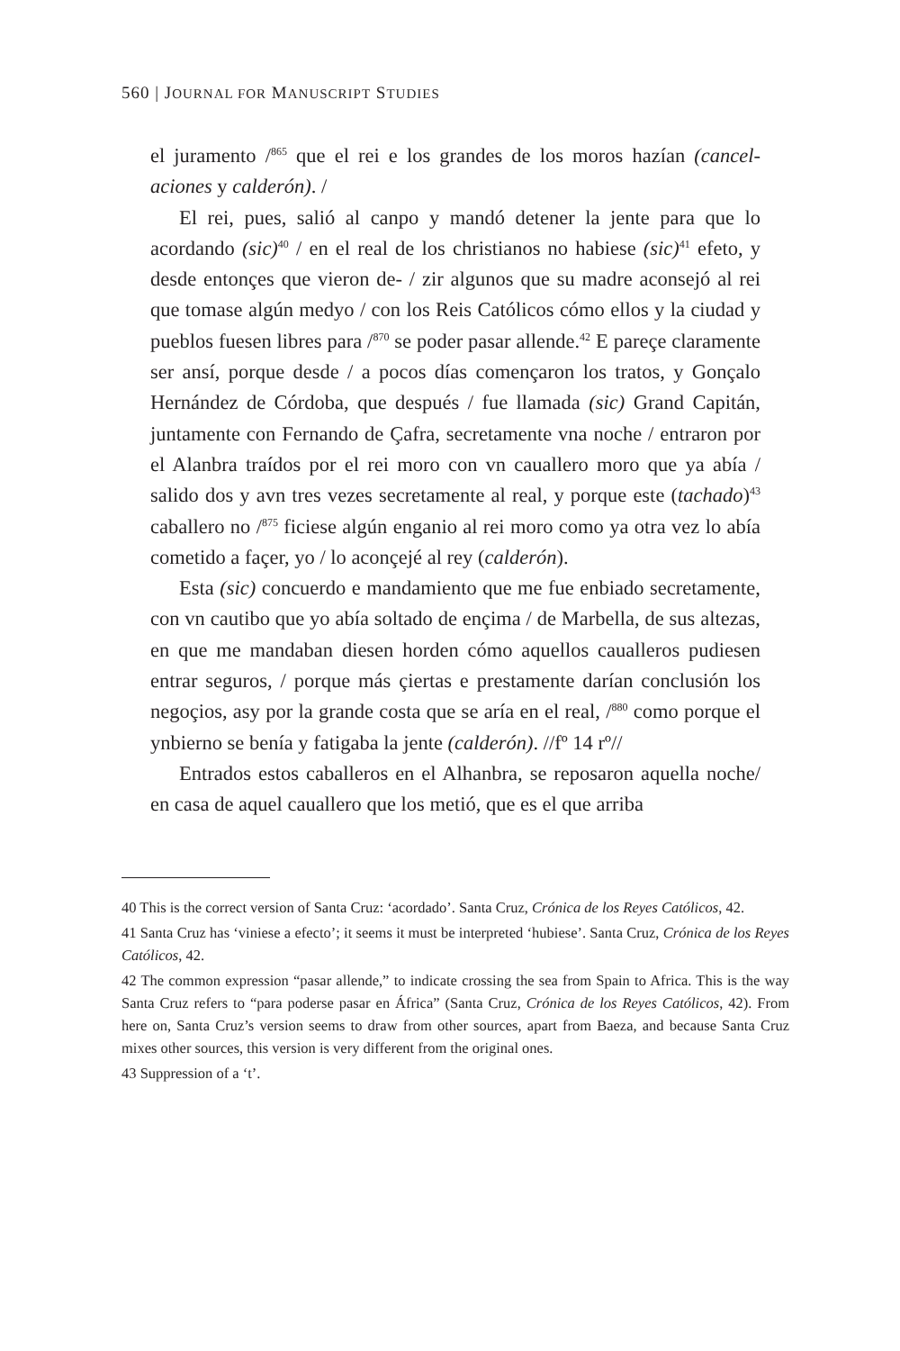560 | JOURNAL FOR MANUSCRIPT STUDIES
el juramento /<sup>865</sup> que el rei e los grandes de los moros hazían (cancel­aciones y calderón). /
El rei, pues, salió al canpo y mandó detener la jente para que lo acordando (sic)<sup>40</sup> / en el real de los christianos no habiese (sic)<sup>41</sup> efeto, y desde entonçes que vieron de- / zir algunos que su madre aconsejó al rei que tomase algún medyo / con los Reis Católicos cómo ellos y la ciudad y pueblos fuesen libres para /<sup>870</sup> se poder pasar allende.<sup>42</sup> E pareçe claramente ser ansí, porque desde / a pocos días començaron los tratos, y Gonçalo Hernández de Córdoba, que después / fue lla­mada (sic) Grand Capitán, juntamente con Fernando de Çafra, secre­tamente vna noche / entraron por el Alanbra traídos por el rei moro con vn cauallero moro que ya abía / salido dos y avn tres vezes secre­tamente al real, y porque este (tachado)<sup>43</sup> caballero no /<sup>875</sup> ficiese algún enganio al rei moro como ya otra vez lo abía cometido a façer, yo / lo aconçejé al rey (calderón).
Esta (sic) concuerdo e mandamiento que me fue enbiado secreta­mente, con vn cautibo que yo abía soltado de ençima / de Marbella, de sus altezas, en que me mandaban diesen horden cómo aquellos caualleros pudiesen entrar seguros, / porque más çiertas e presta­mente darían conclusión los negoçios, asy por la grande costa que se aría en el real, /<sup>880</sup> como porque el ynbierno se benía y fatigaba la jente (calderón). //fº 14 rº//
Entrados estos caballeros en el Alhanbra, se reposaron aquella noche/ en casa de aquel cauallero que los metió, que es el que arriba
40 This is the correct version of Santa Cruz: ‘acordado’. Santa Cruz, Crónica de los Reyes Católicos, 42.
41 Santa Cruz has ‘viniese a efecto’; it seems it must be interpreted ‘hubiese’. Santa Cruz, Crónica de los Reyes Católicos, 42.
42 The common expression “pasar allende,” to indicate crossing the sea from Spain to Africa. This is the way Santa Cruz refers to “para poderse pasar en África” (Santa Cruz, Crónica de los Reyes Católicos, 42). From here on, Santa Cruz’s version seems to draw from other sources, apart from Baeza, and because Santa Cruz mixes other sources, this version is very different from the original ones.
43 Suppression of a ‘t’.